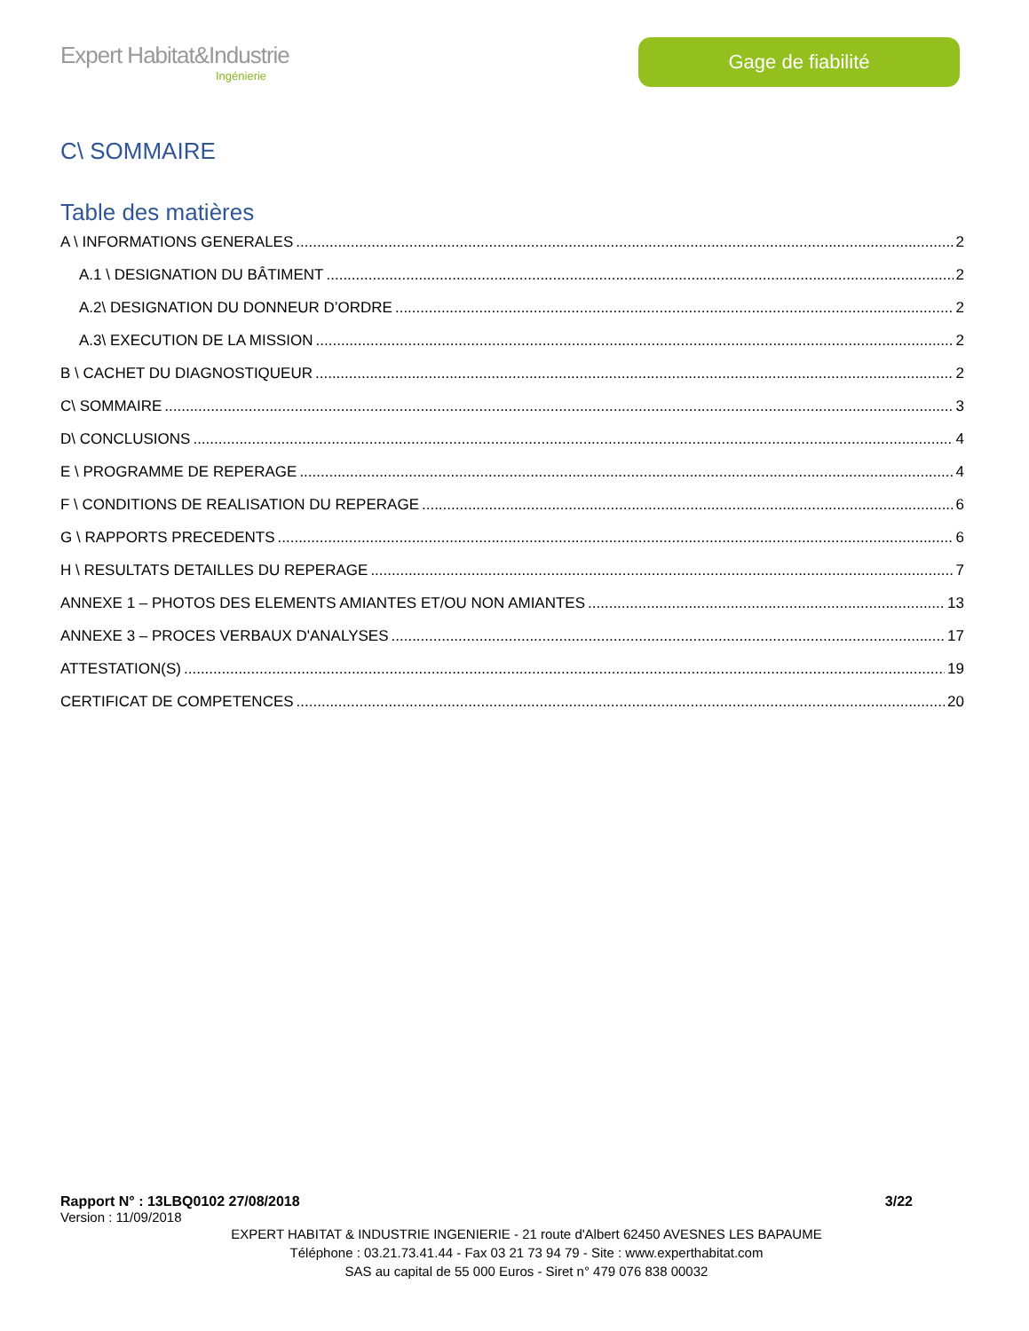Expert Habitat&Industrie
Ingénierie
Gage de fiabilité
C\ SOMMAIRE
Table des matières
A \ INFORMATIONS GENERALES 2
A.1 \ DESIGNATION DU BÂTIMENT 2
A.2\ DESIGNATION DU DONNEUR D’ORDRE 2
A.3\ EXECUTION DE LA MISSION 2
B \ CACHET DU DIAGNOSTIQUEUR 2
C\ SOMMAIRE 3
D\ CONCLUSIONS 4
E \ PROGRAMME DE REPERAGE 4
F \ CONDITIONS DE REALISATION DU REPERAGE 6
G \ RAPPORTS PRECEDENTS 6
H \ RESULTATS DETAILLES DU REPERAGE 7
ANNEXE 1 – PHOTOS DES ELEMENTS AMIANTES ET/OU NON AMIANTES 13
ANNEXE 3 – PROCES VERBAUX D'ANALYSES 17
ATTESTATION(S) 19
CERTIFICAT DE COMPETENCES 20
Rapport N° : 13LBQ0102 27/08/2018 3/22
Version : 11/09/2018
EXPERT HABITAT & INDUSTRIE INGENIERIE - 21 route d'Albert 62450 AVESNES LES BAPAUME
Téléphone : 03.21.73.41.44 - Fax 03 21 73 94 79 - Site : www.experthabitat.com
SAS au capital de 55 000 Euros - Siret n° 479 076 838 00032